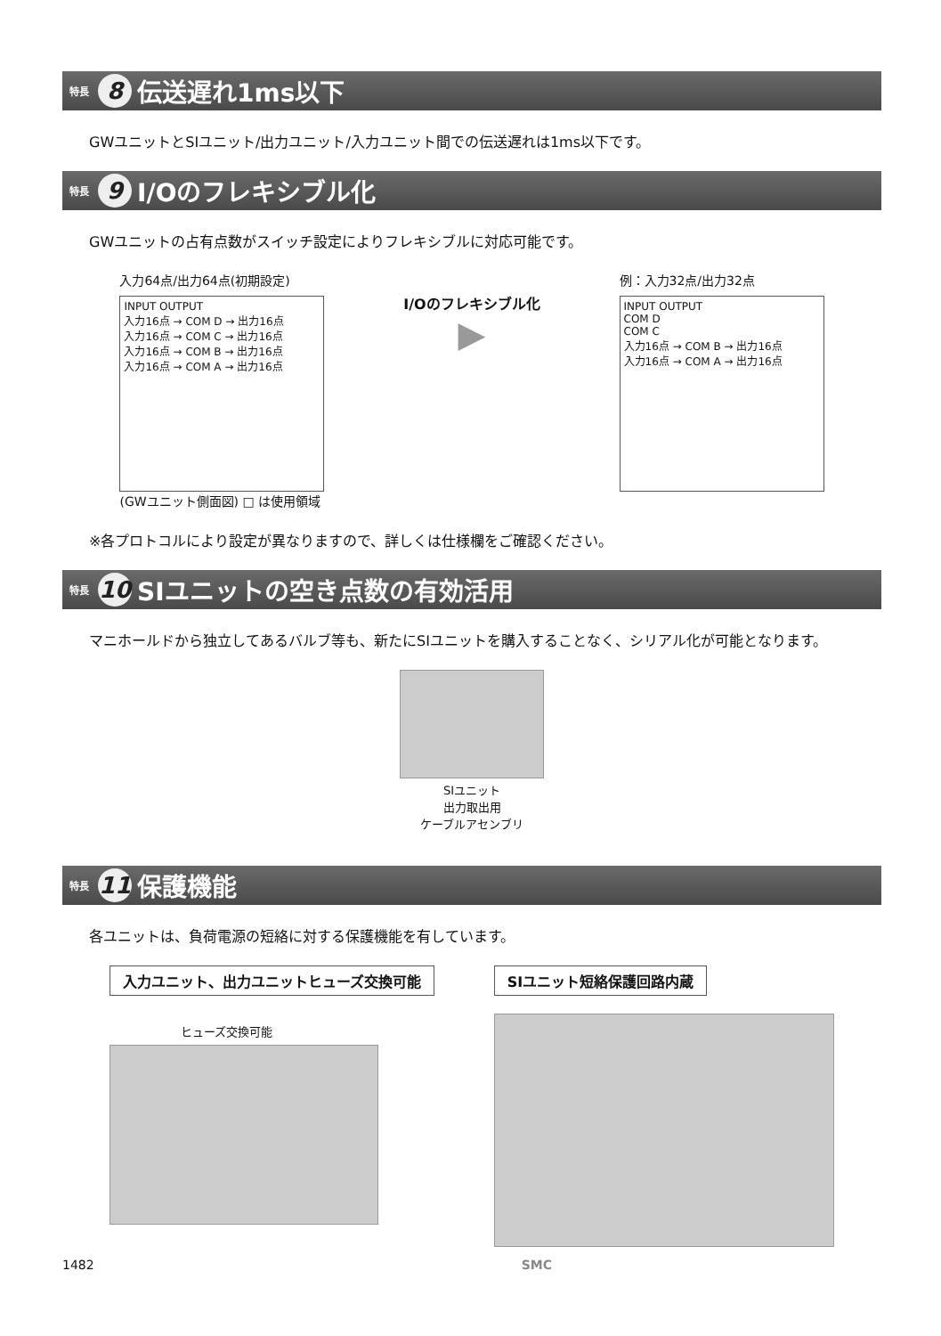特長 8 伝送遅れ1ms以下
GWユニットとSIユニット/出力ユニット/入力ユニット間での伝送遅れは1ms以下です。
特長 9 I/Oのフレキシブル化
GWユニットの占有点数がスイッチ設定によりフレキシブルに対応可能です。
入力64点/出力64点(初期設定)
INPUT OUTPUT
入力16点 → COM D → 出力16点
入力16点 → COM C → 出力16点
入力16点 → COM B → 出力16点
入力16点 → COM A → 出力16点
(GWユニット側面図) □ は使用領域
I/Oのフレキシブル化
▶
例：入力32点/出力32点
INPUT OUTPUT
COM D
COM C
入力16点 → COM B → 出力16点
入力16点 → COM A → 出力16点
※各プロトコルにより設定が異なりますので、詳しくは仕様欄をご確認ください。
特長 10 SIユニットの空き点数の有効活用
マニホールドから独立してあるバルブ等も、新たにSIユニットを購入することなく、シリアル化が可能となります。
SIユニット
出力取出用
ケーブルアセンブリ
特長 11 保護機能
各ユニットは、負荷電源の短絡に対する保護機能を有しています。
入力ユニット、出力ユニットヒューズ交換可能
ヒューズ交換可能
SIユニット短絡保護回路内蔵
1482 SMC